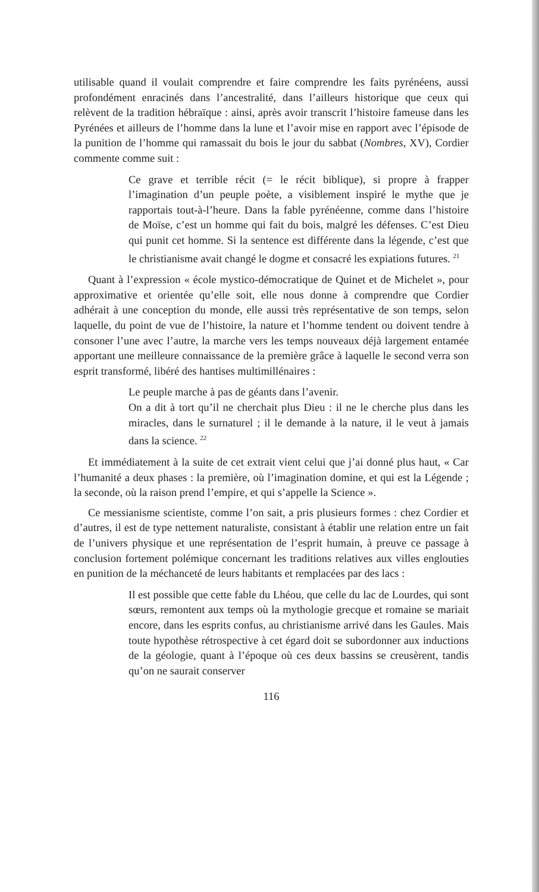utilisable quand il voulait comprendre et faire comprendre les faits pyrénéens, aussi profondément enracinés dans l’ancestralité, dans l’ailleurs historique que ceux qui relèvent de la tradition hébraïque : ainsi, après avoir transcrit l’histoire fameuse dans les Pyrénées et ailleurs de l’homme dans la lune et l’avoir mise en rapport avec l’épisode de la punition de l’homme qui ramassait du bois le jour du sabbat (Nombres, XV), Cordier commente comme suit :
Ce grave et terrible récit (= le récit biblique), si propre à frapper l’imagination d’un peuple poète, a visiblement inspiré le mythe que je rapportais tout-à-l’heure. Dans la fable pyrénéenne, comme dans l’histoire de Moïse, c’est un homme qui fait du bois, malgré les défenses. C’est Dieu qui punit cet homme. Si la sentence est différente dans la légende, c’est que le christianisme avait changé le dogme et consacré les expiations futures. <sup>21</sup>
Quant à l’expression « école mystico-démocratique de Quinet et de Michelet », pour approximative et orientée qu’elle soit, elle nous donne à comprendre que Cordier adhérait à une conception du monde, elle aussi très représentative de son temps, selon laquelle, du point de vue de l’histoire, la nature et l’homme tendent ou doivent tendre à consoner l’une avec l’autre, la marche vers les temps nouveaux déjà largement entamée apportant une meilleure connaissance de la première grâce à laquelle le second verra son esprit transformé, libéré des hantises multimillénaires :
Le peuple marche à pas de géants dans l’avenir.
On a dit à tort qu’il ne cherchait plus Dieu : il ne le cherche plus dans les miracles, dans le surnaturel ; il le demande à la nature, il le veut à jamais dans la science. <sup>22</sup>
Et immédiatement à la suite de cet extrait vient celui que j’ai donné plus haut, « Car l’humanité a deux phases : la première, où l’imagination domine, et qui est la Légende ; la seconde, où la raison prend l’empire, et qui s’appelle la Science ».
Ce messianisme scientiste, comme l’on sait, a pris plusieurs formes : chez Cordier et d’autres, il est de type nettement naturaliste, consistant à établir une relation entre un fait de l’univers physique et une représentation de l’esprit humain, à preuve ce passage à conclusion fortement polémique concernant les traditions relatives aux villes englouties en punition de la méchanceté de leurs habitants et remplacées par des lacs :
Il est possible que cette fable du Lhéou, que celle du lac de Lourdes, qui sont sœurs, remontent aux temps où la mythologie grecque et romaine se mariait encore, dans les esprits confus, au christianisme arrivé dans les Gaules. Mais toute hypothèse rétrospective à cet égard doit se subordonner aux inductions de la géologie, quant à l’époque où ces deux bassins se creusèrent, tandis qu’on ne saurait conserver
116